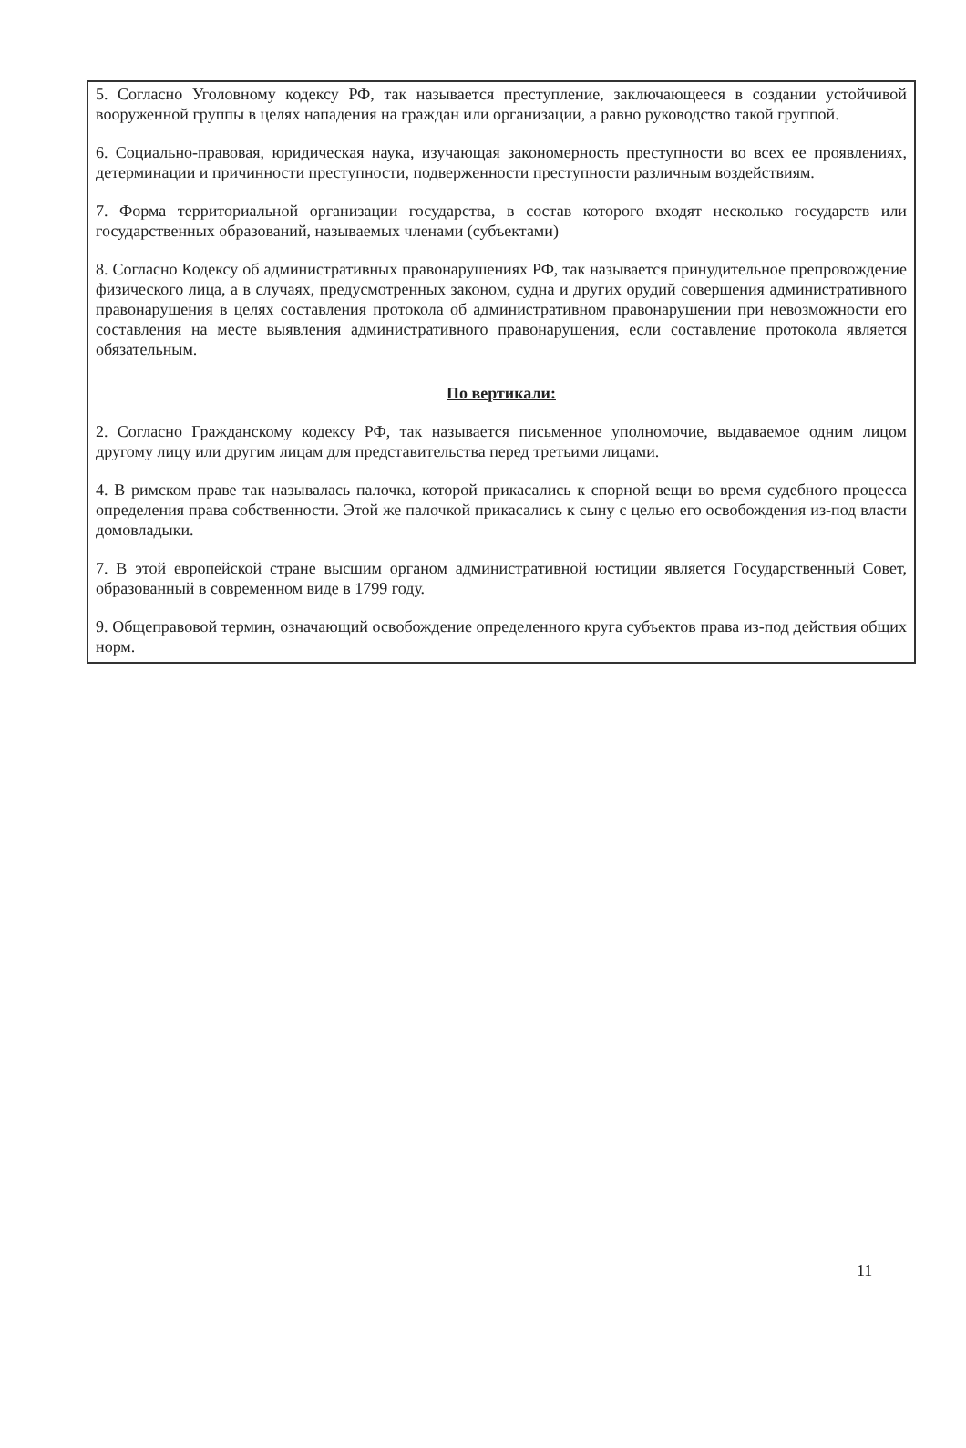5. Согласно Уголовному кодексу РФ, так называется преступление, заключающееся в создании устойчивой вооруженной группы в целях нападения на граждан или организации, а равно руководство такой группой.
6. Социально-правовая, юридическая наука, изучающая закономерность преступности во всех ее проявлениях, детерминации и причинности преступности, подверженности преступности различным воздействиям.
7. Форма территориальной организации государства, в состав которого входят несколько государств или государственных образований, называемых членами (субъектами)
8. Согласно Кодексу об административных правонарушениях РФ, так называется принудительное препровождение физического лица, а в случаях, предусмотренных законом, судна и других орудий совершения административного правонарушения в целях составления протокола об административном правонарушении при невозможности его составления на месте выявления административного правонарушения, если составление протокола является обязательным.
По вертикали:
2. Согласно Гражданскому кодексу РФ, так называется письменное уполномочие, выдаваемое одним лицом другому лицу или другим лицам для представительства перед третьими лицами.
4. В римском праве так называлась палочка, которой прикасались к спорной вещи во время судебного процесса определения права собственности. Этой же палочкой прикасались к сыну с целью его освобождения из-под власти домовладыки.
7. В этой европейской стране высшим органом административной юстиции является Государственный Совет, образованный в современном виде в 1799 году.
9. Общеправовой термин, означающий освобождение определенного круга субъектов права из-под действия общих норм.
11